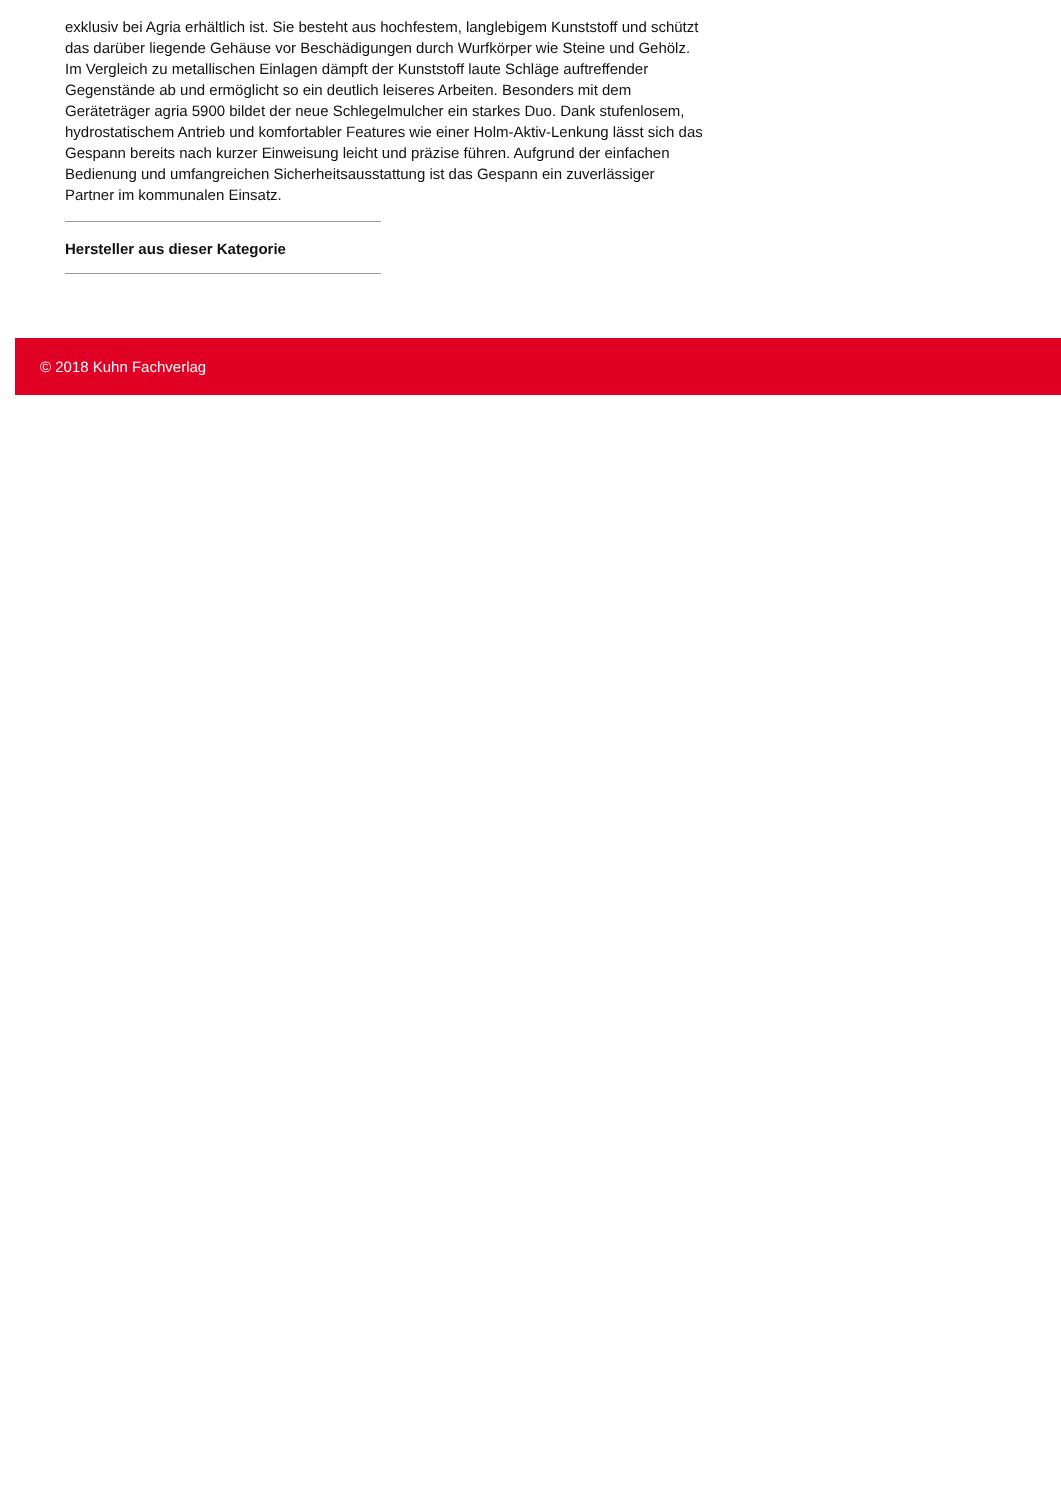exklusiv bei Agria erhältlich ist. Sie besteht aus hochfestem, langlebigem Kunststoff und schützt das darüber liegende Gehäuse vor Beschädigungen durch Wurfkörper wie Steine und Gehölz. Im Vergleich zu metallischen Einlagen dämpft der Kunststoff laute Schläge auftreffender Gegenstände ab und ermöglicht so ein deutlich leiseres Arbeiten. Besonders mit dem Geräteträger agria 5900 bildet der neue Schlegelmulcher ein starkes Duo. Dank stufenlosem, hydrostatischem Antrieb und komfortabler Features wie einer Holm-Aktiv-Lenkung lässt sich das Gespann bereits nach kurzer Einweisung leicht und präzise führen. Aufgrund der einfachen Bedienung und umfangreichen Sicherheitsausstattung ist das Gespann ein zuverlässiger Partner im kommunalen Einsatz.
Hersteller aus dieser Kategorie
© 2018 Kuhn Fachverlag